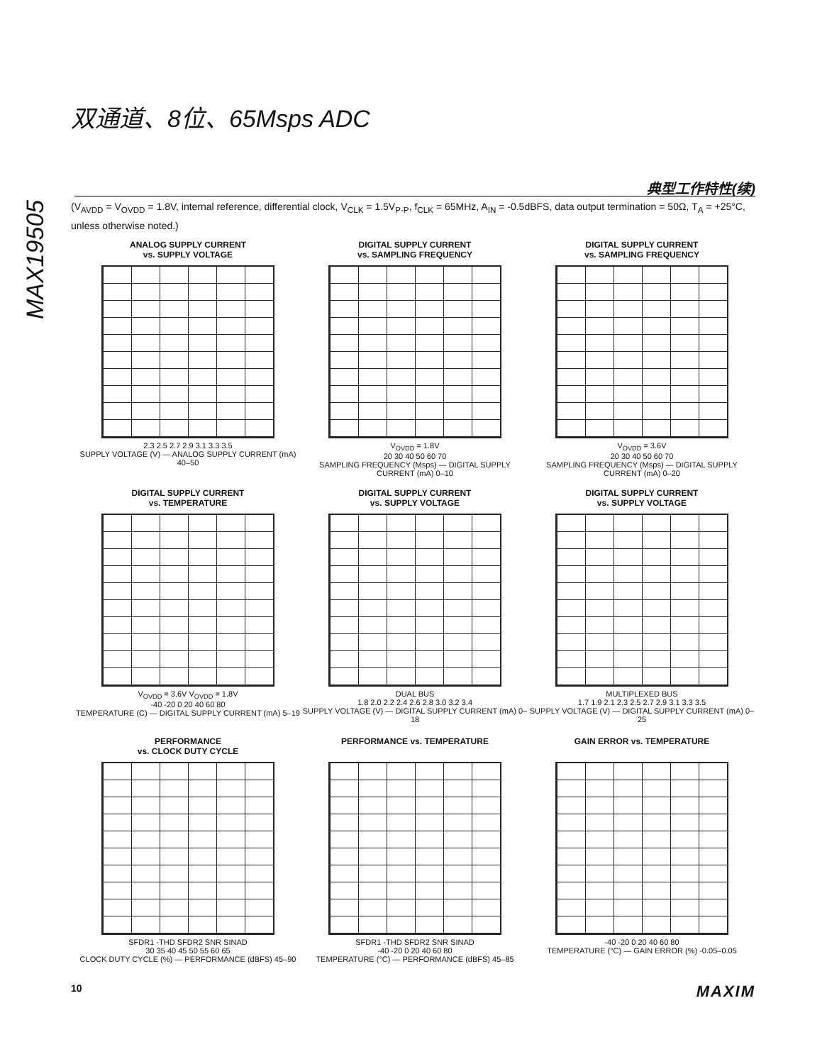双通道、8位、65Msps ADC
MAX19505
典型工作特性(续)
(V<sub>AVDD</sub> = V<sub>OVDD</sub> = 1.8V, internal reference, differential clock, V<sub>CLK</sub> = 1.5V<sub>P-P</sub>, f<sub>CLK</sub> = 65MHz, A<sub>IN</sub> = -0.5dBFS, data output termination = 50Ω, T<sub>A</sub> = +25°C, unless otherwise noted.)
ANALOG SUPPLY CURRENT
vs. SUPPLY VOLTAGE
2.3 2.5 2.7 2.9 3.1 3.3 3.5
SUPPLY VOLTAGE (V) — ANALOG SUPPLY CURRENT (mA) 40–50
DIGITAL SUPPLY CURRENT
vs. SAMPLING FREQUENCY
V<sub>OVDD</sub> = 1.8V
20 30 40 50 60 70
SAMPLING FREQUENCY (Msps) — DIGITAL SUPPLY CURRENT (mA) 0–10
DIGITAL SUPPLY CURRENT
vs. SAMPLING FREQUENCY
V<sub>OVDD</sub> = 3.6V
20 30 40 50 60 70
SAMPLING FREQUENCY (Msps) — DIGITAL SUPPLY CURRENT (mA) 0–20
DIGITAL SUPPLY CURRENT
vs. TEMPERATURE
V<sub>OVDD</sub> = 3.6V V<sub>OVDD</sub> = 1.8V
-40 -20 0 20 40 60 80
TEMPERATURE (C) — DIGITAL SUPPLY CURRENT (mA) 5–19
DIGITAL SUPPLY CURRENT
vs. SUPPLY VOLTAGE
DUAL BUS
1.8 2.0 2.2 2.4 2.6 2.8 3.0 3.2 3.4
SUPPLY VOLTAGE (V) — DIGITAL SUPPLY CURRENT (mA) 0–18
DIGITAL SUPPLY CURRENT
vs. SUPPLY VOLTAGE
MULTIPLEXED BUS
1.7 1.9 2.1 2.3 2.5 2.7 2.9 3.1 3.3 3.5
SUPPLY VOLTAGE (V) — DIGITAL SUPPLY CURRENT (mA) 0–25
PERFORMANCE
vs. CLOCK DUTY CYCLE
SFDR1 -THD SFDR2 SNR SINAD
30 35 40 45 50 55 60 65
CLOCK DUTY CYCLE (%) — PERFORMANCE (dBFS) 45–90
PERFORMANCE vs. TEMPERATURE
SFDR1 -THD SFDR2 SNR SINAD
-40 -20 0 20 40 60 80
TEMPERATURE (°C) — PERFORMANCE (dBFS) 45–85
GAIN ERROR vs. TEMPERATURE
-40 -20 0 20 40 60 80
TEMPERATURE (°C) — GAIN ERROR (%) -0.05–0.05
10 MAXIM